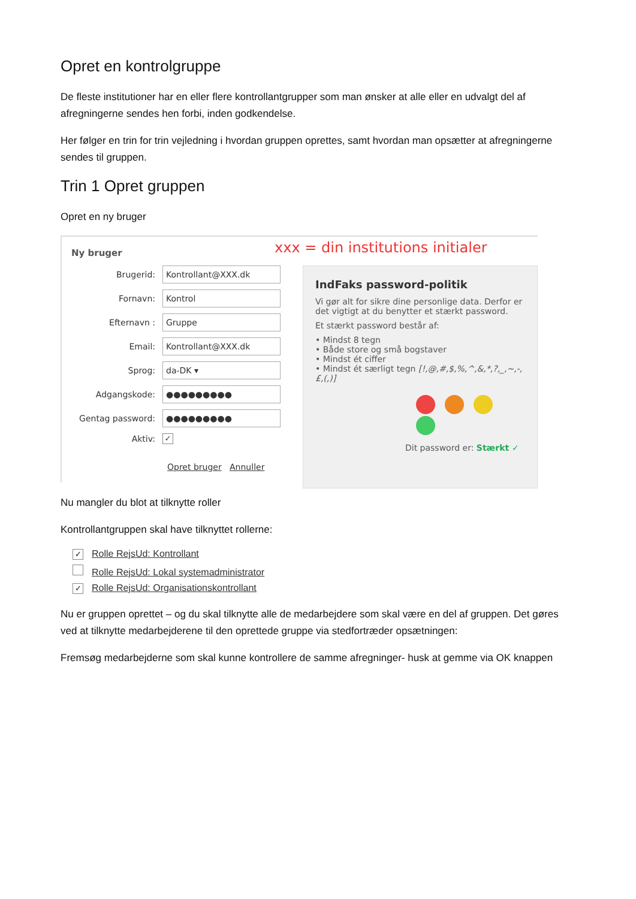Opret en kontrolgruppe
De fleste institutioner har en eller flere kontrollantgrupper som man ønsker at alle eller en udvalgt del af afregningerne sendes hen forbi, inden godkendelse.
Her følger en trin for trin vejledning i hvordan gruppen oprettes, samt hvordan man opsætter at afregningerne sendes til gruppen.
Trin 1 Opret gruppen
Opret en ny bruger
xxx = din institutions initialer
Ny bruger
Brugerid:
Kontrollant@XXX.dk
Fornavn:
Kontrol
Efternavn :
Gruppe
Email:
Kontrollant@XXX.dk
Sprog:
da-DK ▾
Adgangskode:
●●●●●●●●●
Gentag password:
●●●●●●●●●
Aktiv: ✓
Opret bruger Annuller
IndFaks password-politik
Vi gør alt for sikre dine personlige data. Derfor er det vigtigt at du benytter et stærkt password.
Et stærkt password består af:
• Mindst 8 tegn
• Både store og små bogstaver
• Mindst ét ciffer
• Mindst ét særligt tegn [!,@,#,$,%,^,&,*,?,_,~,-,£,(,)]
Dit password er: Stærkt ✓
Nu mangler du blot at tilknytte roller
Kontrollantgruppen skal have tilknyttet rollerne:
✓ Rolle RejsUd: Kontrollant
Rolle RejsUd: Lokal systemadministrator
✓ Rolle RejsUd: Organisationskontrollant
Nu er gruppen oprettet – og du skal tilknytte alle de medarbejdere som skal være en del af gruppen. Det gøres ved at tilknytte medarbejderene til den oprettede gruppe via stedfortræder opsætningen:
Fremsøg medarbejderne som skal kunne kontrollere de samme afregninger- husk at gemme via OK knappen